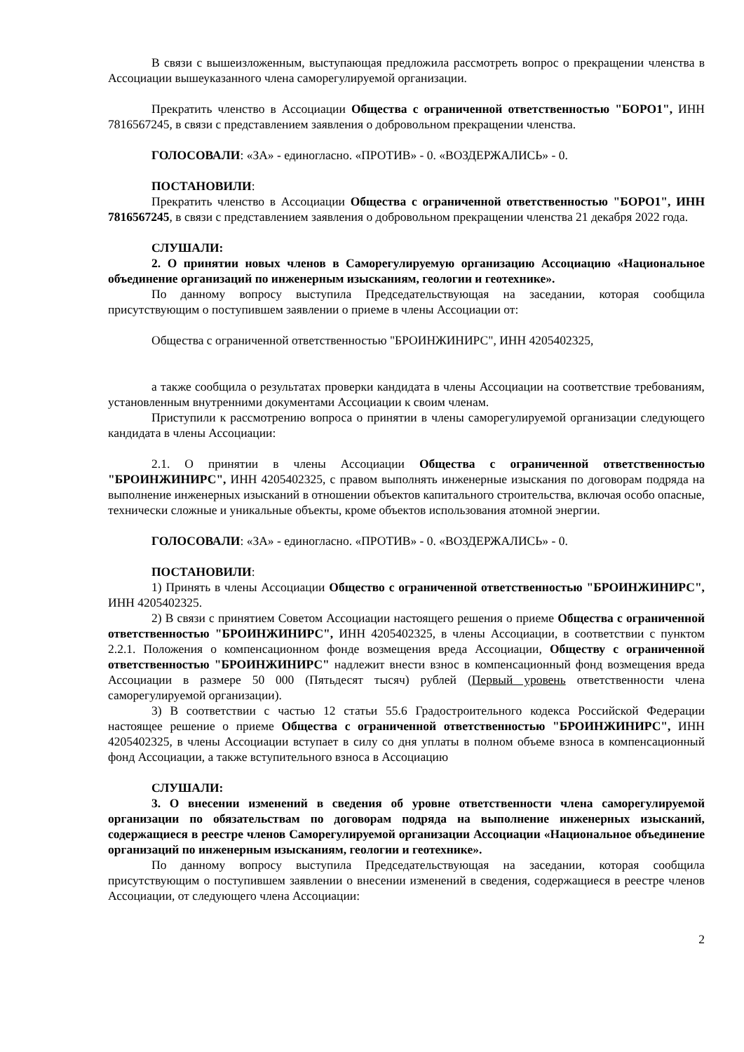В связи с вышеизложенным, выступающая предложила рассмотреть вопрос о прекращении членства в Ассоциации вышеуказанного члена саморегулируемой организации.
Прекратить членство в Ассоциации Общества с ограниченной ответственностью "БОРО1", ИНН 7816567245, в связи с представлением заявления о добровольном прекращении членства.
ГОЛОСОВАЛИ: «ЗА» - единогласно. «ПРОТИВ» - 0. «ВОЗДЕРЖАЛИСЬ» - 0.
ПОСТАНОВИЛИ:
Прекратить членство в Ассоциации Общества с ограниченной ответственностью "БОРО1", ИНН 7816567245, в связи с представлением заявления о добровольном прекращении членства 21 декабря 2022 года.
СЛУШАЛИ:
2. О принятии новых членов в Саморегулируемую организацию Ассоциацию «Национальное объединение организаций по инженерным изысканиям, геологии и геотехнике».
По данному вопросу выступила Председательствующая на заседании, которая сообщила присутствующим о поступившем заявлении о приеме в члены Ассоциации от:
Общества с ограниченной ответственностью "БРОИНЖИНИРС", ИНН 4205402325,
а также сообщила о результатах проверки кандидата в члены Ассоциации на соответствие требованиям, установленным внутренними документами Ассоциации к своим членам.
Приступили к рассмотрению вопроса о принятии в члены саморегулируемой организации следующего кандидата в члены Ассоциации:
2.1. О принятии в члены Ассоциации Общества с ограниченной ответственностью "БРОИНЖИНИРС", ИНН 4205402325, с правом выполнять инженерные изыскания по договорам подряда на выполнение инженерных изысканий в отношении объектов капитального строительства, включая особо опасные, технически сложные и уникальные объекты, кроме объектов использования атомной энергии.
ГОЛОСОВАЛИ: «ЗА» - единогласно. «ПРОТИВ» - 0. «ВОЗДЕРЖАЛИСЬ» - 0.
ПОСТАНОВИЛИ:
1) Принять в члены Ассоциации Общество с ограниченной ответственностью "БРОИНЖИНИРС", ИНН 4205402325.
2) В связи с принятием Советом Ассоциации настоящего решения о приеме Общества с ограниченной ответственностью "БРОИНЖИНИРС", ИНН 4205402325, в члены Ассоциации, в соответствии с пунктом 2.2.1. Положения о компенсационном фонде возмещения вреда Ассоциации, Обществу с ограниченной ответственностью "БРОИНЖИНИРС" надлежит внести взнос в компенсационный фонд возмещения вреда Ассоциации в размере 50 000 (Пятьдесят тысяч) рублей (Первый уровень ответственности члена саморегулируемой организации).
3) В соответствии с частью 12 статьи 55.6 Градостроительного кодекса Российской Федерации настоящее решение о приеме Общества с ограниченной ответственностью "БРОИНЖИНИРС", ИНН 4205402325, в члены Ассоциации вступает в силу со дня уплаты в полном объеме взноса в компенсационный фонд Ассоциации, а также вступительного взноса в Ассоциацию
СЛУШАЛИ:
3. О внесении изменений в сведения об уровне ответственности члена саморегулируемой организации по обязательствам по договорам подряда на выполнение инженерных изысканий, содержащиеся в реестре членов Саморегулируемой организации Ассоциации «Национальное объединение организаций по инженерным изысканиям, геологии и геотехнике».
По данному вопросу выступила Председательствующая на заседании, которая сообщила присутствующим о поступившем заявлении о внесении изменений в сведения, содержащиеся в реестре членов Ассоциации, от следующего члена Ассоциации:
2